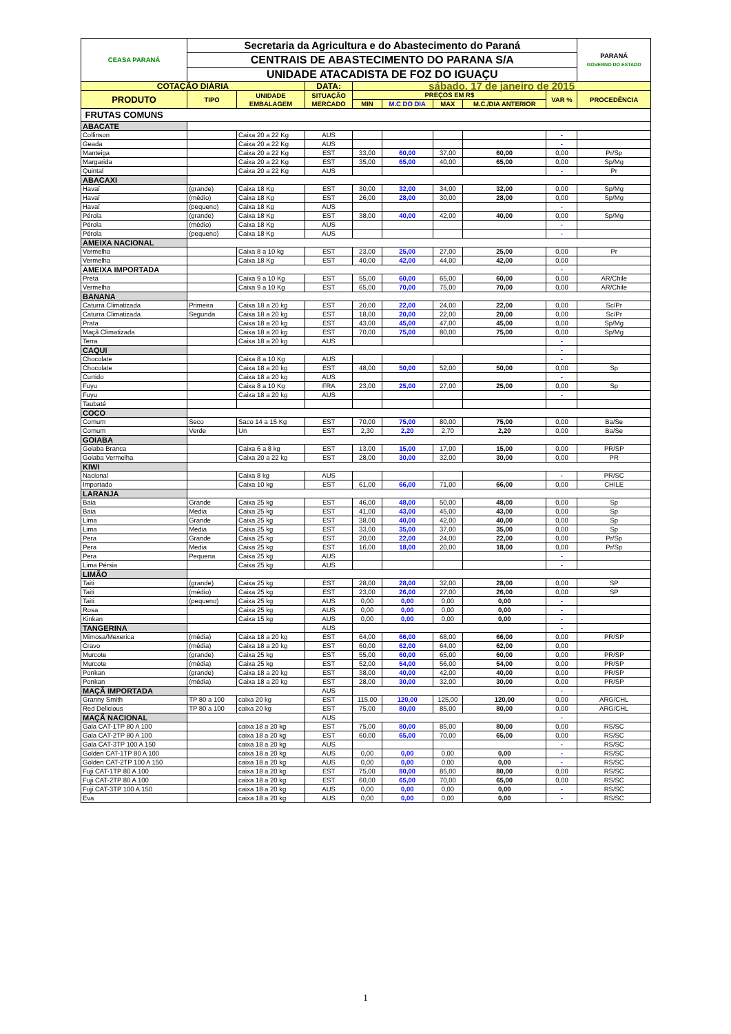| CEASA PARANÁ | Secretaria da Agricultura e do Abastecimento do Paraná | | | | | | | | PARANÁ GOVERNO DO ESTADO |
| | CENTRAIS DE ABASTECIMENTO DO PARANA S/A | | | | | | | | |
| | UNIDADE ATACADISTA DE FOZ DO IGUAÇU | | | | | | | | |
| COTAÇÃO DIÁRIA | | | DATA: | sábado, 17 de janeiro de 2015 | | | | | |
| PRODUTO | TIPO | UNIDADE EMBALAGEM | SITUAÇÃO MERCADO | PREÇOS EM R$ | | | | VAR % | PROCEDÊNCIA |
| | | | | MIN | M.C DO DIA | MAX | M.C./DIA ANTERIOR | | |
| FRUTAS COMUNS | | | | | | | | | |
| ABACATE | | | | | | | | | |
| Collinson | | Caixa 20 a 22 Kg | AUS | | | | | - | |
| Geada | | Caixa 20 a 22 Kg | AUS | | | | | - | |
| Manteiga | | Caixa 20 a 22 Kg | EST | 33,00 | 60,00 | 37,00 | 60,00 | 0,00 | Pr/Sp |
| Margarida | | Caixa 20 a 22 Kg | EST | 35,00 | 65,00 | 40,00 | 65,00 | 0,00 | Sp/Mg |
| Quintal | | Caixa 20 a 22 Kg | AUS | | | | | - | Pr |
| ABACAXI | | | | | | | | | |
| Havaí | (grande) | Caixa 18 Kg | EST | 30,00 | 32,00 | 34,00 | 32,00 | 0,00 | Sp/Mg |
| Havaí | (médio) | Caixa 18 Kg | EST | 26,00 | 28,00 | 30,00 | 28,00 | 0,00 | Sp/Mg |
| Havaí | (pequeno) | Caixa 18 Kg | AUS | | | | | - | |
| Pérola | (grande) | Caixa 18 Kg | EST | 38,00 | 40,00 | 42,00 | 40,00 | 0,00 | Sp/Mg |
| Pérola | (médio) | Caixa 18 Kg | AUS | | | | | - | |
| Pérola | (pequeno) | Caixa 18 Kg | AUS | | | | | - | |
| AMEIXA NACIONAL | | | | | | | | | |
| Vermelha | | Caixa 8 a 10 kg | EST | 23,00 | 25,00 | 27,00 | 25,00 | 0,00 | Pr |
| Vermelha | | Caixa 18 Kg | EST | 40,00 | 42,00 | 44,00 | 42,00 | 0,00 | |
| AMEIXA IMPORTADA | | | | | | | | - | |
| Preta | | Caixa 9 a 10 Kg | EST | 55,00 | 60,00 | 65,00 | 60,00 | 0,00 | AR/Chile |
| Vermelha | | Caixa 9 a 10 Kg | EST | 65,00 | 70,00 | 75,00 | 70,00 | 0,00 | AR/Chile |
| BANANA | | | | | | | | | |
| Caturra Climatizada | Primeira | Caixa 18 a 20 kg | EST | 20,00 | 22,00 | 24,00 | 22,00 | 0,00 | Sc/Pr |
| Caturra Climatizada | Segunda | Caixa 18 a 20 kg | EST | 18,00 | 20,00 | 22,00 | 20,00 | 0,00 | Sc/Pr |
| Prata | | Caixa 18 a 20 kg | EST | 43,00 | 45,00 | 47,00 | 45,00 | 0,00 | Sp/Mg |
| Maçã Climatizada | | Caixa 18 a 20 kg | EST | 70,00 | 75,00 | 80,00 | 75,00 | 0,00 | Sp/Mg |
| Terra | | Caixa 18 a 20 kg | AUS | | | | | - | |
| CAQUI | | | | | | | | - | |
| Chocolate | | Caixa 8 a 10 Kg | AUS | | | | | - | |
| Chocolate | | Caixa 18 a 20 kg | EST | 48,00 | 50,00 | 52,00 | 50,00 | 0,00 | Sp |
| Curtido | | Caixa 18 a 20 kg | AUS | | | | | - | |
| Fuyu | | Caixa 8 a 10 Kg | FRA | 23,00 | 25,00 | 27,00 | 25,00 | 0,00 | Sp |
| Fuyu | | Caixa 18 a 20 kg | AUS | | | | | - | |
| Taubaté | | | | | | | | | |
| COCO | | | | | | | | | |
| Comum | Seco | Saco 14 a 15 Kg | EST | 70,00 | 75,00 | 80,00 | 75,00 | 0,00 | Ba/Se |
| Comum | Verde | Un | EST | 2,30 | 2,20 | 2,70 | 2,20 | 0,00 | Ba/Se |
| GOIABA | | | | | | | | | |
| Goiaba Branca | | Caixa 6 a 8 kg | EST | 13,00 | 15,00 | 17,00 | 15,00 | 0,00 | PR/SP |
| Goiaba Vermelha | | Caixa 20 a 22 kg | EST | 28,00 | 30,00 | 32,00 | 30,00 | 0,00 | PR |
| KIWI | | | | | | | | | |
| Nacional | | Caixa 8 kg | AUS | | | | | - | PR/SC |
| Importado | | Caixa 10 kg | EST | 61,00 | 66,00 | 71,00 | 66,00 | 0,00 | CHILE |
| LARANJA | | | | | | | | | |
| Baia | Grande | Caixa 25 kg | EST | 46,00 | 48,00 | 50,00 | 48,00 | 0,00 | Sp |
| Baia | Media | Caixa 25 kg | EST | 41,00 | 43,00 | 45,00 | 43,00 | 0,00 | Sp |
| Lima | Grande | Caixa 25 kg | EST | 38,00 | 40,00 | 42,00 | 40,00 | 0,00 | Sp |
| Lima | Media | Caixa 25 kg | EST | 33,00 | 35,00 | 37,00 | 35,00 | 0,00 | Sp |
| Pera | Grande | Caixa 25 kg | EST | 20,00 | 22,00 | 24,00 | 22,00 | 0,00 | Pr/Sp |
| Pera | Media | Caixa 25 kg | EST | 16,00 | 18,00 | 20,00 | 18,00 | 0,00 | Pr/Sp |
| Pera | Pequena | Caixa 25 kg | AUS | | | | | - | |
| Lima Pérsia | | Caixa 25 kg | AUS | | | | | - | |
| LIMÃO | | | | | | | | | |
| Taiti | (grande) | Caixa 25 kg | EST | 28,00 | 28,00 | 32,00 | 28,00 | 0,00 | SP |
| Taiti | (médio) | Caixa 25 kg | EST | 23,00 | 26,00 | 27,00 | 26,00 | 0,00 | SP |
| Taiti | (pequeno) | Caixa 25 kg | AUS | 0,00 | 0,00 | 0,00 | 0,00 | - | |
| Rosa | | Caixa 25 kg | AUS | 0,00 | 0,00 | 0,00 | 0,00 | - | |
| Kinkan | | Caixa 15 kg | AUS | 0,00 | 0,00 | 0,00 | 0,00 | - | |
| TANGERINA | | | AUS | | | | | - | |
| Mimosa/Mexerica | (média) | Caixa 18 a 20 kg | EST | 64,00 | 66,00 | 68,00 | 66,00 | 0,00 | PR/SP |
| Cravo | (média) | Caixa 18 a 20 kg | EST | 60,00 | 62,00 | 64,00 | 62,00 | 0,00 | |
| Murcote | (grande) | Caixa 25 kg | EST | 55,00 | 60,00 | 65,00 | 60,00 | 0,00 | PR/SP |
| Murcote | (média) | Caixa 25 kg | EST | 52,00 | 54,00 | 56,00 | 54,00 | 0,00 | PR/SP |
| Ponkan | (grande) | Caixa 18 a 20 kg | EST | 38,00 | 40,00 | 42,00 | 40,00 | 0,00 | PR/SP |
| Ponkan | (média) | Caixa 18 a 20 kg | EST | 28,00 | 30,00 | 32,00 | 30,00 | 0,00 | PR/SP |
| MAÇÃ IMPORTADA | | | AUS | | | | | - | |
| Granny Smith | TP 80 a 100 | caixa 20 kg | EST | 115,00 | 120,00 | 125,00 | 120,00 | 0,00 | ARG/CHL |
| Red Delicious | TP 80 a 100 | caixa 20 kg | EST | 75,00 | 80,00 | 85,00 | 80,00 | 0,00 | ARG/CHL |
| MAÇÃ NACIONAL | | | AUS | | | | | - | |
| Gala CAT-1TP 80 A 100 | | caixa 18 a 20 kg | EST | 75,00 | 80,00 | 85,00 | 80,00 | 0,00 | RS/SC |
| Gala CAT-2TP 80 A 100 | | caixa 18 a 20 kg | EST | 60,00 | 65,00 | 70,00 | 65,00 | 0,00 | RS/SC |
| Gala CAT-3TP 100 A 150 | | caixa 18 a 20 kg | AUS | | | | | - | RS/SC |
| Golden CAT-1TP 80 A 100 | | caixa 18 a 20 kg | AUS | 0,00 | 0,00 | 0,00 | 0,00 | - | RS/SC |
| Golden CAT-2TP 100 A 150 | | caixa 18 a 20 kg | AUS | 0,00 | 0,00 | 0,00 | 0,00 | - | RS/SC |
| Fuji CAT-1TP 80 A 100 | | caixa 18 a 20 kg | EST | 75,00 | 80,00 | 85,00 | 80,00 | 0,00 | RS/SC |
| Fuji CAT-2TP 80 A 100 | | caixa 18 a 20 kg | EST | 60,00 | 65,00 | 70,00 | 65,00 | 0,00 | RS/SC |
| Fuji CAT-3TP 100 A 150 | | caixa 18 a 20 kg | AUS | 0,00 | 0,00 | 0,00 | 0,00 | - | RS/SC |
| Eva | | caixa 18 a 20 kg | AUS | 0,00 | 0,00 | 0,00 | 0,00 | - | RS/SC |
1